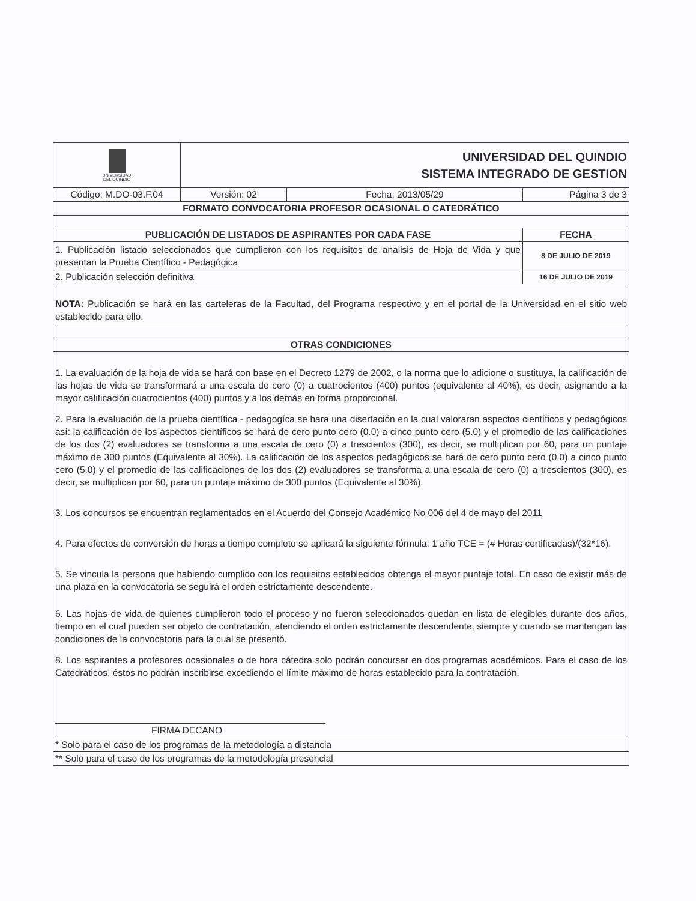| UNIVERSIDAD DEL QUINDIO | UNIVERSIDAD DEL QUINDIO SISTEMA INTEGRADO DE GESTION | | |
| Código: M.DO-03.F.04 | Versión: 02 | Fecha: 2013/05/29 | Página 3 de 3 |
| FORMATO CONVOCATORIA PROFESOR OCASIONAL O CATEDRÁTICO | | | |
| PUBLICACIÓN DE LISTADOS DE ASPIRANTES POR CADA FASE | | | FECHA |
| 1. Publicación listado seleccionados que cumplieron con los requisitos de analisis de Hoja de Vida y que presentan la Prueba Científico - Pedagógica | | | 8 DE JULIO DE 2019 |
| 2. Publicación selección definitiva | | | 16 DE JULIO DE 2019 |
| NOTA: Publicación se hará en las carteleras de la Facultad, del Programa respectivo y en el portal de la Universidad en el sitio web establecido para ello. | | | |
| OTRAS CONDICIONES | | | |
| 1. La evaluación de la hoja de vida se hará con base en el Decreto 1279 de 2002, o la norma que lo adicione o sustituya, la calificación de las hojas de vida se transformará a una escala de cero (0) a cuatrocientos (400) puntos (equivalente al 40%), es decir, asignando a la mayor calificación cuatrocientos (400) puntos y a los demás en forma proporcional. 2. Para la evaluación de la prueba científica - pedagogíca se hara una disertación en la cual valoraran aspectos científicos y pedagógicos así: la calificación de los aspectos científicos se hará de cero punto cero (0.0) a cinco punto cero (5.0) y el promedio de las calificaciones de los dos (2) evaluadores se transforma a una escala de cero (0) a trescientos (300), es decir, se multiplican por 60, para un puntaje máximo de 300 puntos (Equivalente al 30%). La calificación de los aspectos pedagógicos se hará de cero punto cero (0.0) a cinco punto cero (5.0) y el promedio de las calificaciones de los dos (2) evaluadores se transforma a una escala de cero (0) a trescientos (300), es decir, se multiplican por 60, para un puntaje máximo de 300 puntos (Equivalente al 30%). 3. Los concursos se encuentran reglamentados en el Acuerdo del Consejo Académico No 006 del 4 de mayo del 2011 4. Para efectos de conversión de horas a tiempo completo se aplicará la siguiente fórmula: 1 año TCE = (# Horas certificadas)/(32*16). 5. Se vincula la persona que habiendo cumplido con los requisitos establecidos obtenga el mayor puntaje total. En caso de existir más de una plaza en la convocatoria se seguirá el orden estrictamente descendente. 6. Las hojas de vida de quienes cumplieron todo el proceso y no fueron seleccionados quedan en lista de elegibles durante dos años, tiempo en el cual pueden ser objeto de contratación, atendiendo el orden estrictamente descendente, siempre y cuando se mantengan las condiciones de la convocatoria para la cual se presentó. 8. Los aspirantes a profesores ocasionales o de hora cátedra solo podrán concursar en dos programas académicos. Para el caso de los Catedráticos, éstos no podrán inscribirse excediendo el límite máximo de horas establecido para la contratación. FIRMA DECANO | | | |
| * Solo para el caso de los programas de la metodología a distancia | | | |
| ** Solo para el caso de los programas de la metodología presencial | | | |